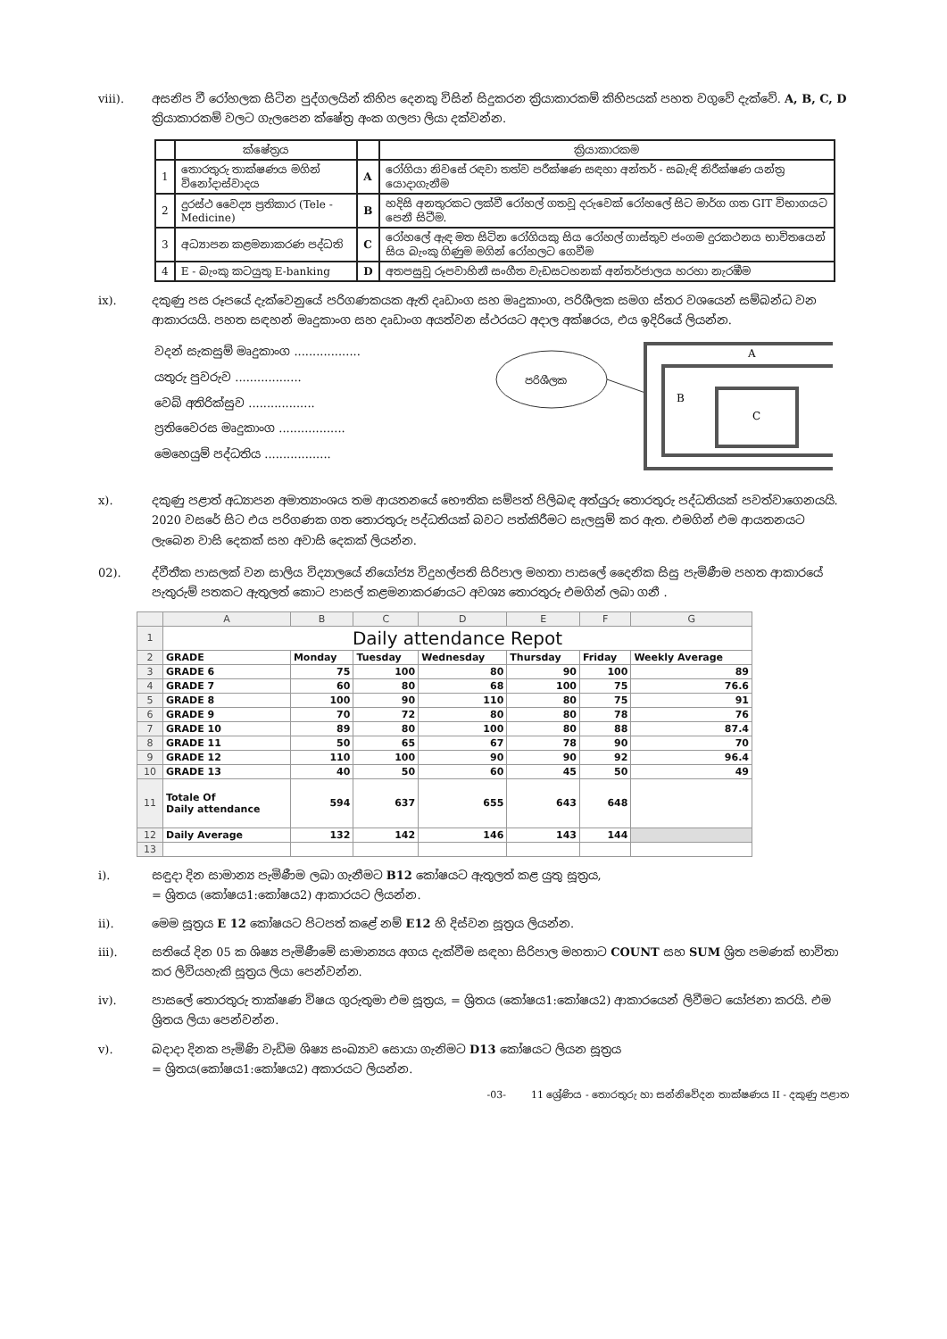viii). අසනිප වී රෝහලක සිටින පුද්ගලයින් කිහිප දෙනකු විසින් සිදුකරන ක්‍රියාකාරකම් කිහිපයක් පහත වගුවේ දැක්වේ. A, B, C, D ක්‍රියාකාරකම් වලට ගැලපෙන ක්ෂේත්‍ර අංක ගලපා ලියා දක්වන්න.
| | ක්ෂේත්‍රය | | ක්‍රියාකාරකම |
| --- | --- | --- | --- |
| 1 | තොරතුරු තාක්ෂණය මගින් විනෝදාස්වාදය | A | රෝගියා නිවසේ රඳවා තත්ව පරීක්ෂණ සඳහා අන්තර් - සබැඳි නිරීක්ෂණ යන්ත්‍ර යොදාගැනීම |
| 2 | දුරස්ථ වෛද්‍ය ප්‍රතිකාර (Tele - Medicine) | B | හදිසි අනතුරකට ලක්වී රෝහල් ගතවූ දරුවෙක් රෝහලේ සිට මාර්ග ගත GIT විභාගයට පෙනී සිටීම. |
| 3 | අධ්‍යාපන කළමනාකරණ පද්ධති | C | රෝහලේ ඇඳ මත සිටින රෝගියකු සිය රෝහල් ගාස්තුව ජංගම දුරකථනය භාවිතයෙන් සිය බැංකු ගිණුම මගින් රෝහලට ගෙවීම |
| 4 | E - බැංකු කටයුතු E-banking | D | අතපසුවූ රූපවාහිනී සංගීත වැඩසටහනක් අන්තර්ජාලය හරහා නැරඹීම |
ix). දකුණු පස රූපයේ දැක්වෙනුයේ පරිගණකයක ඇති දෘඩාංග සහ මෘදුකාංග, පරිශීලක සමග ස්තර වශයෙන් සම්බන්ධ වන ආකාරයයි. පහත සඳහන් මෘදුකාංග සහ දෘඩාංග අයත්වන ස්ථරයට අදාල අක්ෂරය, එය ඉදිරියේ ලියන්න.
වදන් සැකසුම් මෘදුකාංග ..................
යතුරු පුවරුව ..................
වෙබ් අතිරික්සුව ..................
ප්‍රතිවෛරස මෘදුකාංග ..................
මෙහෙයුම් පද්ධතිය ..................
පරිශීලක
A
B
C
x). දකුණු පළාත් අධ්‍යාපන අමාත්‍යාංශය තම ආයතනයේ භෞතික සම්පත් පිලිබඳ අත්යුරු තොරතුරු පද්ධතියක් පවත්වාගෙනයයි. 2020 වසරේ සිට එය පරිගණක ගත තොරතුරු පද්ධතියක් බවට පත්කිරීමට සැලසුම් කර ඇත. එමගින් එම ආයතනයට ලැබෙන වාසි දෙකක් සහ අවාසි දෙකක් ලියන්න.
02). ද්වීතීක පාසලක් වන සාලිය විද්‍යාලයේ නියෝජ්‍ය විදුහල්පති සිරිපාල මහතා පාසලේ දෛනික සිසු පැමිණීම පහත ආකාරයේ පැතුරුම් පතකට ඇතුලත් කොට පාසල් කළමනාකරණයට අවශ්‍ය තොරතුරු එමගින් ලබා ගනී .
| | A | B | C | D | E | F | G |
| --- | --- | --- | --- | --- | --- | --- | --- |
| 1 | Daily attendance Repot | | | | | | |
| 2 | GRADE | Monday | Tuesday | Wednesday | Thursday | Friday | Weekly Average |
| 3 | GRADE 6 | 75 | 100 | 80 | 90 | 100 | 89 |
| 4 | GRADE 7 | 60 | 80 | 68 | 100 | 75 | 76.6 |
| 5 | GRADE 8 | 100 | 90 | 110 | 80 | 75 | 91 |
| 6 | GRADE 9 | 70 | 72 | 80 | 80 | 78 | 76 |
| 7 | GRADE 10 | 89 | 80 | 100 | 80 | 88 | 87.4 |
| 8 | GRADE 11 | 50 | 65 | 67 | 78 | 90 | 70 |
| 9 | GRADE 12 | 110 | 100 | 90 | 90 | 92 | 96.4 |
| 10 | GRADE 13 | 40 | 50 | 60 | 45 | 50 | 49 |
| 11 | Totale Of Daily attendance | 594 | 637 | 655 | 643 | 648 | |
| 12 | Daily Average | 132 | 142 | 146 | 143 | 144 | |
| 13 | | | | | | | |
i). සඳුදා දින සාමාන්‍ය පැමිණීම ලබා ගැනීමට B12 කෝෂයට ඇතුලත් කළ යුතු සූත්‍රය,
= ශ්‍රිතය (කෝෂය1:කෝෂය2) ආකාරයට ලියන්න.
ii). මෙම සූත්‍රය E 12 කෝෂයට පිටපත් කළේ නම් E12 හි දිස්වන සූත්‍රය ලියන්න.
iii). සතියේ දින 05 ක ශිෂ්‍ය පැමිණීමේ සාමාන්‍යය අගය දැක්වීම සඳහා සිරිපාල මහතාට COUNT සහ SUM ශ්‍රිත පමණක් භාවිතා කර ලිවියහැකි සූත්‍රය ලියා පෙන්වන්න.
iv). පාසලේ තොරතුරු තාක්ෂණ විෂය ගුරුතුමා එම සූත්‍රය, = ශ්‍රිතය (කෝෂය1:කෝෂය2) ආකාරයෙන් ලිවීමට යෝජනා කරයි. එම ශ්‍රිතය ලියා පෙන්වන්න.
v). බදාදා දිනක පැමිණි වැඩිම ශිෂ්‍ය සංඛ්‍යාව සොයා ගැනිමට D13 කෝෂයට ලියන සූත්‍රය
= ශ්‍රිතය(කෝෂය1:කෝෂය2) අකාරයට ලියන්න.
-03- 11 ශ්‍රේණිය - තොරතුරු හා සන්නිවේදන තාක්ෂණය II - දකුණු පළාත